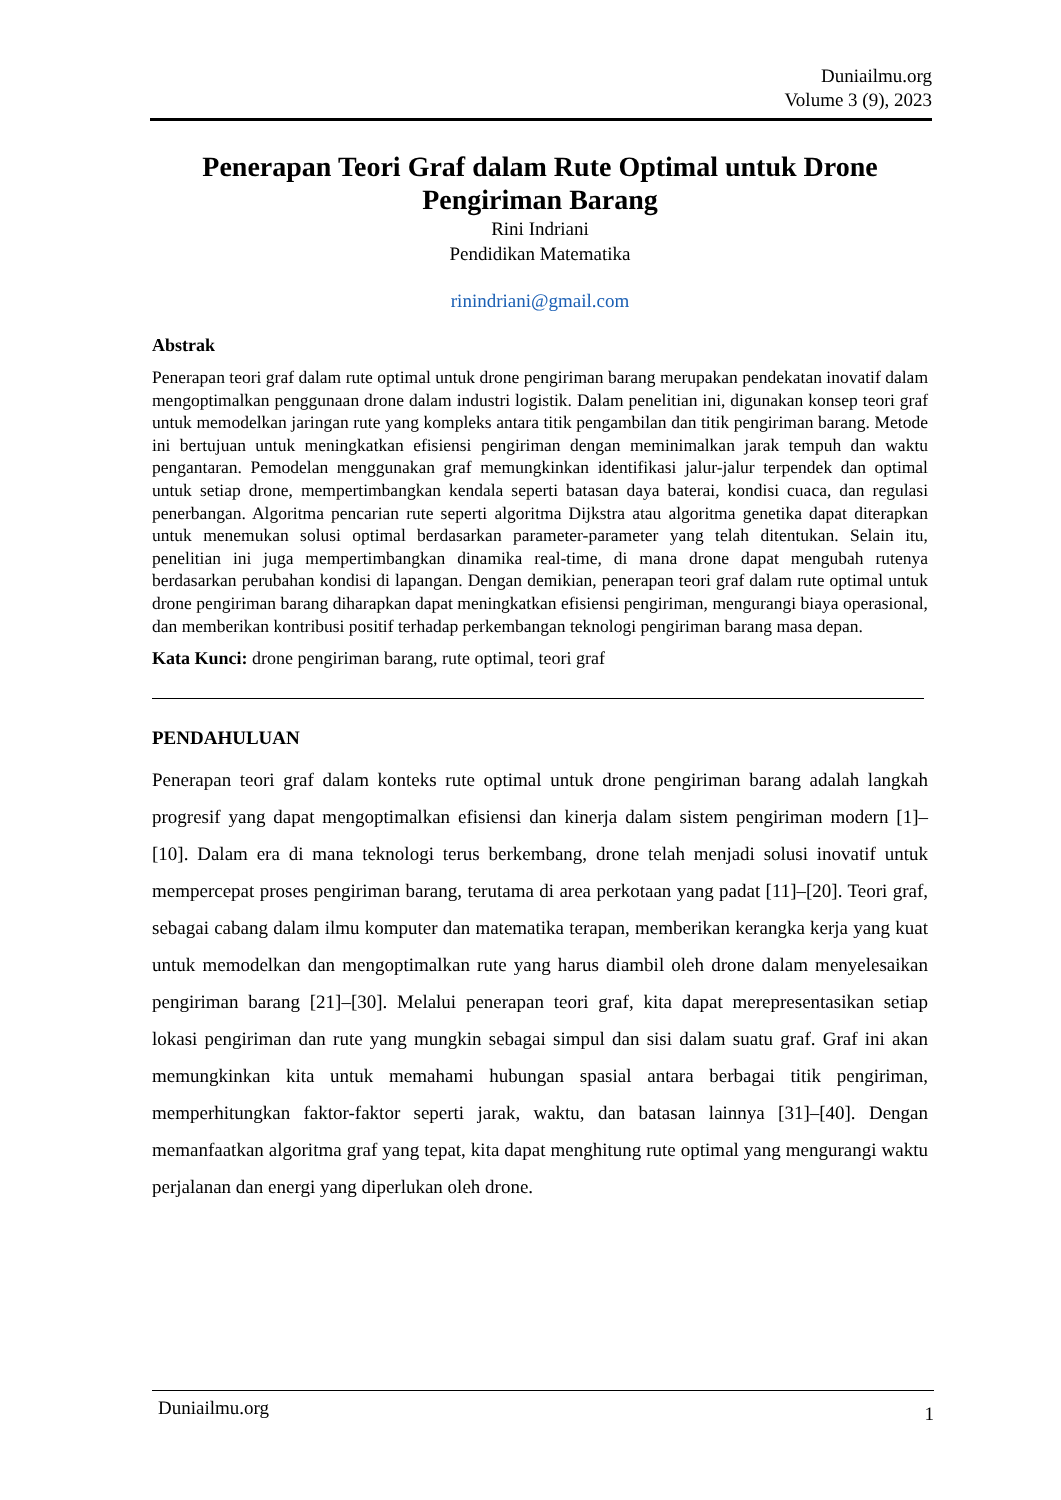Duniailmu.org
Volume 3 (9), 2023
Penerapan Teori Graf dalam Rute Optimal untuk Drone Pengiriman Barang
Rini Indriani
Pendidikan Matematika
rinindriani@gmail.com
Abstrak
Penerapan teori graf dalam rute optimal untuk drone pengiriman barang merupakan pendekatan inovatif dalam mengoptimalkan penggunaan drone dalam industri logistik. Dalam penelitian ini, digunakan konsep teori graf untuk memodelkan jaringan rute yang kompleks antara titik pengambilan dan titik pengiriman barang. Metode ini bertujuan untuk meningkatkan efisiensi pengiriman dengan meminimalkan jarak tempuh dan waktu pengantaran. Pemodelan menggunakan graf memungkinkan identifikasi jalur-jalur terpendek dan optimal untuk setiap drone, mempertimbangkan kendala seperti batasan daya baterai, kondisi cuaca, dan regulasi penerbangan. Algoritma pencarian rute seperti algoritma Dijkstra atau algoritma genetika dapat diterapkan untuk menemukan solusi optimal berdasarkan parameter-parameter yang telah ditentukan. Selain itu, penelitian ini juga mempertimbangkan dinamika real-time, di mana drone dapat mengubah rutenya berdasarkan perubahan kondisi di lapangan. Dengan demikian, penerapan teori graf dalam rute optimal untuk drone pengiriman barang diharapkan dapat meningkatkan efisiensi pengiriman, mengurangi biaya operasional, dan memberikan kontribusi positif terhadap perkembangan teknologi pengiriman barang masa depan.
Kata Kunci: drone pengiriman barang, rute optimal, teori graf
PENDAHULUAN
Penerapan teori graf dalam konteks rute optimal untuk drone pengiriman barang adalah langkah progresif yang dapat mengoptimalkan efisiensi dan kinerja dalam sistem pengiriman modern [1]–[10]. Dalam era di mana teknologi terus berkembang, drone telah menjadi solusi inovatif untuk mempercepat proses pengiriman barang, terutama di area perkotaan yang padat [11]–[20]. Teori graf, sebagai cabang dalam ilmu komputer dan matematika terapan, memberikan kerangka kerja yang kuat untuk memodelkan dan mengoptimalkan rute yang harus diambil oleh drone dalam menyelesaikan pengiriman barang [21]–[30]. Melalui penerapan teori graf, kita dapat merepresentasikan setiap lokasi pengiriman dan rute yang mungkin sebagai simpul dan sisi dalam suatu graf. Graf ini akan memungkinkan kita untuk memahami hubungan spasial antara berbagai titik pengiriman, memperhitungkan faktor-faktor seperti jarak, waktu, dan batasan lainnya [31]–[40]. Dengan memanfaatkan algoritma graf yang tepat, kita dapat menghitung rute optimal yang mengurangi waktu perjalanan dan energi yang diperlukan oleh drone.
Duniailmu.org 1